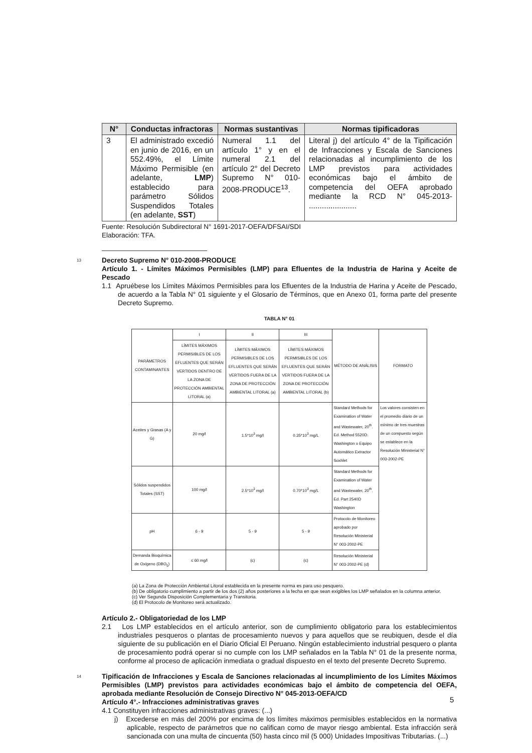| N° | Conductas infractoras | Normas sustantivas | Normas tipificadoras |
| --- | --- | --- | --- |
| 3 | El administrado excedió en junio de 2016, en un 552.49%, el Límite Máximo Permisible (en adelante, LMP ) establecido para parámetro Sólidos Suspendidos Totales (en adelante, SST ) | Numeral 1.1 del artículo 1° y en el numeral 2.1 del artículo 2° del Decreto Supremo N° 010-2008-PRODUCE<sup>13</sup>. | Literal j) del artículo 4° de la Tipificación de Infracciones y Escala de Sanciones relacionadas al incumplimiento de los LMP previstos para actividades económicas bajo el ámbito de competencia del OEFA aprobado mediante la RCD N° 045-2013- ...................... |
Fuente: Resolución Subdirectoral N° 1691-2017-OEFA/DFSAI/SDI
Elaboración: TFA.
13
Decreto Supremo N° 010-2008-PRODUCE
Artículo 1. - Límites Máximos Permisibles (LMP) para Efluentes de la Industria de Harina y Aceite de Pescado
1.1 Apruébese los Límites Máximos Permisibles para los Efluentes de la Industria de Harina y Aceite de Pescado, de acuerdo a la Tabla N° 01 siguiente y el Glosario de Términos, que en Anexo 01, forma parte del presente Decreto Supremo.
TABLA N° 01
| PARÁMETROS CONTAMINANTES | I | II | III | MÉTODO DE ANÁLISIS | FORMATO |
| | LÍMITES MÁXIMOS PERMISIBLES DE LOS EFLUENTES QUE SERÁN VERTIDOS DENTRO DE LA ZONA DE PROTECCIÓN AMBIENTAL LITORAL (a) | LÍMITES MÁXIMOS PERMISIBLES DE LOS EFLUENTES QUE SERÁN VERTIDOS FUERA DE LA ZONA DE PROTECCIÓN AMBIENTAL LITORAL (a) | LÍMITES MÁXIMOS PERMISIBLES DE LOS EFLUENTES QUE SERÁN VERTIDOS FUERA DE LA ZONA DE PROTECCIÓN AMBIENTAL LITORAL (b) | | |
| Aceites y Grasas (A y G) | 20 mg/l | 1.5*10<sup>3</sup> mg/l | 0.35*10<sup>3</sup> mg/L | Standard Methods for Examination of Water and Wastewater, 20<sup>th</sup>. Ed. Method 5520D. Washington o Equipo Automático Extractor Soxhlet | Los valores consisten en el promedio diario de un mínimo de tres muestras de un compuesto según se establece en la Resolución Ministerial N° 003-2002-PE |
| Sólidos suspendidos Totales (SST) | 100 mg/l | 2.5*10<sup>3</sup> mg/l | 0.70*10<sup>3</sup> mg/L | Standard Methods for Examination of Water and Wastewater, 20<sup>th</sup>. Ed. Part 2540D Washington | |
| pH | 6 - 9 | 5 - 9 | 5 - 9 | Protocolo de Monitoreo aprobado por Resolución Ministerial N° 003-2002-PE | |
| Demanda Bioquímica de Oxígeno (DBO<sub>5</sub>) | ≤ 60 mg/l | (c) | (c) | Resolución Ministerial N° 003-2002-PE (d) | |
(a) La Zona de Protección Ambiental Litoral establecida en la presente norma es para uso pesquero.
(b) De obligatorio cumplimiento a partir de los dos (2) años posteriores a la fecha en que sean exigibles los LMP señalados en la columna anterior.
(c) Ver Segunda Disposición Complementaria y Transitoria.
(d) El Protocolo de Monitoreo será actualizado.
Artículo 2.- Obligatoriedad de los LMP
2.1 Los LMP establecidos en el artículo anterior, son de cumplimiento obligatorio para los establecimientos industriales pesqueros o plantas de procesamiento nuevos y para aquellos que se reubiquen, desde el día siguiente de su publicación en el Diario Oficial El Peruano. Ningún establecimiento industrial pesquero o planta de procesamiento podrá operar si no cumple con los LMP señalados en la Tabla N° 01 de la presente norma, conforme al proceso de aplicación inmediata o gradual dispuesto en el texto del presente Decreto Supremo.
14
Tipificación de Infracciones y Escala de Sanciones relacionadas al incumplimiento de los Límites Máximos Permisibles (LMP) previstos para actividades económicas bajo el ámbito de competencia del OEFA, aprobada mediante Resolución de Consejo Directivo N° 045-2013-OEFA/CD
Artículo 4°.- Infracciones administrativas graves
4.1 Constituyen infracciones administrativas graves: (...)
j) Excederse en más del 200% por encima de los límites máximos permisibles establecidos en la normativa aplicable, respecto de parámetros que no califican como de mayor riesgo ambiental. Esta infracción será sancionada con una multa de cincuenta (50) hasta cinco mil (5 000) Unidades Impositivas Tributarias. (...)
5